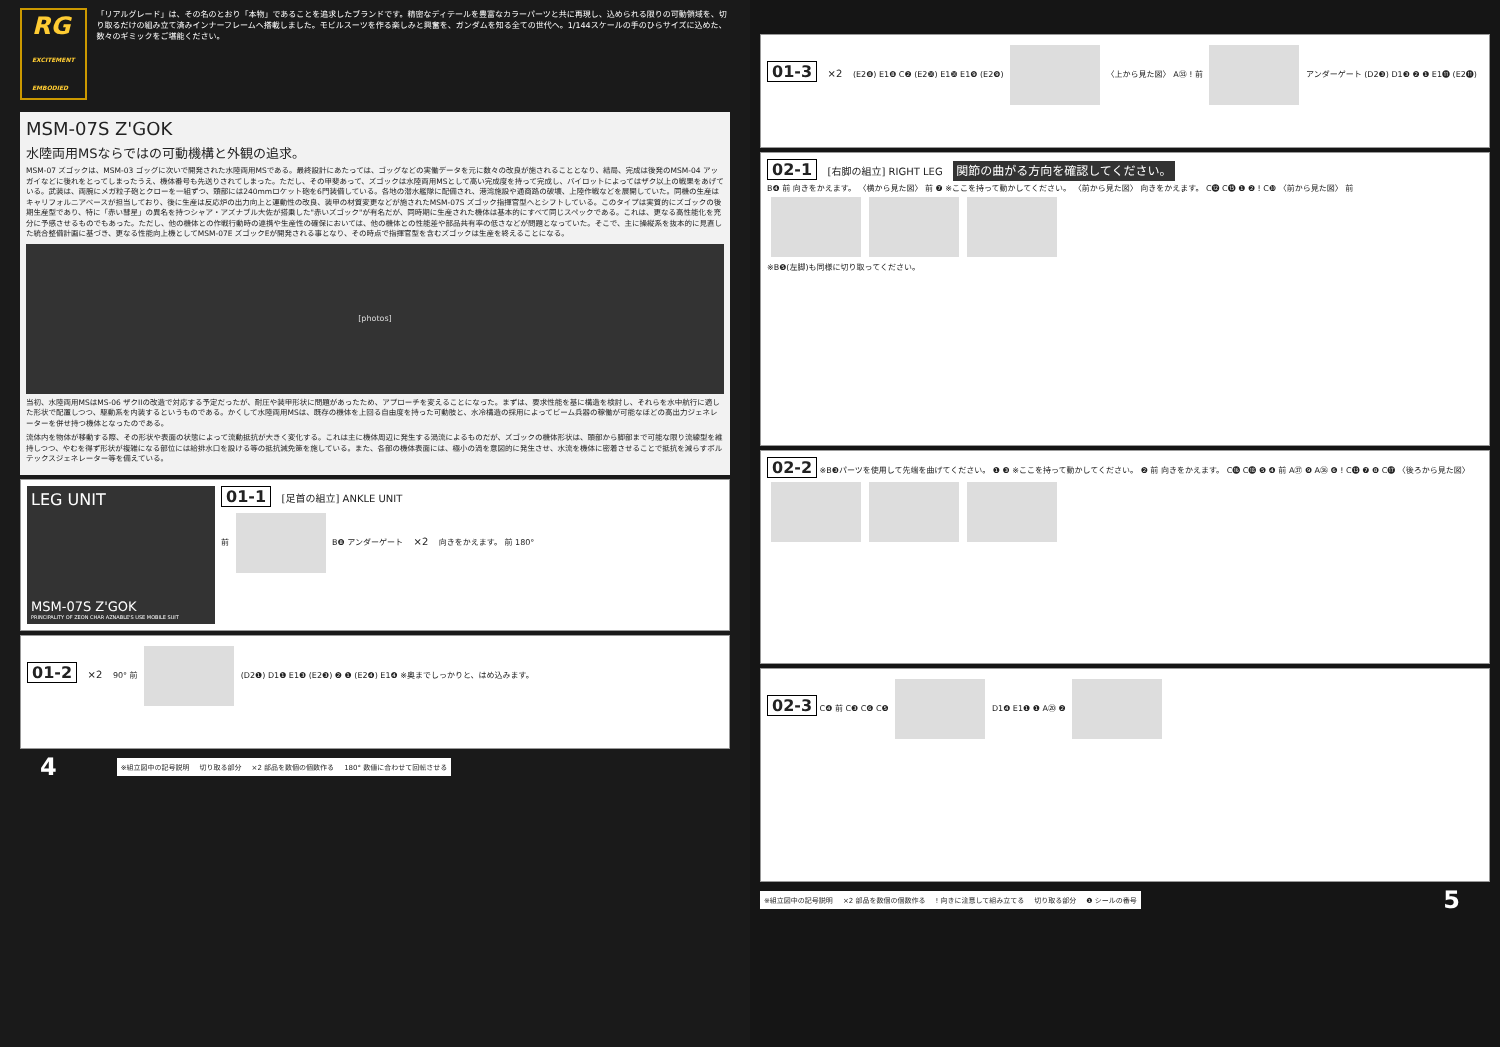RG
EXCITEMENT EMBODIED
「リアルグレード」は、その名のとおり「本物」であることを追求したブランドです。精密なディテールを豊富なカラーパーツと共に再現し、込められる限りの可動領域を、切り取るだけの組み立て済みインナーフレームへ搭載しました。モビルスーツを作る楽しみと興奮を、ガンダムを知る全ての世代へ。1/144スケールの手のひらサイズに込めた、数々のギミックをご堪能ください。
MSM-07S Z'GOK
水陸両用MSならではの可動機構と外観の追求。
MSM-07 ズゴックは、MSM-03 ゴッグに次いで開発された水陸両用MSである。最終設計にあたっては、ゴッグなどの実働データを元に数々の改良が施されることとなり、結局、完成は後発のMSM-04 アッガイなどに後れをとってしまったうえ、機体番号も先送りされてしまった。ただし、その甲斐あって、ズゴックは水陸両用MSとして高い完成度を持って完成し、パイロットによってはザク以上の戦果をあげている。武装は、両腕にメガ粒子砲とクローを一組ずつ、頭部には240mmロケット砲を6門装備している。各地の潜水艦隊に配備され、港湾施設や通商路の破壊、上陸作戦などを展開していた。同機の生産はキャリフォルニアベースが担当しており、後に生産は反応炉の出力向上と運動性の改良、装甲の材質変更などが施されたMSM-07S ズゴック指揮官型へとシフトしている。このタイプは実質的にズゴックの後期生産型であり、特に「赤い彗星」の異名を持つシャア・アズナブル大佐が搭乗した"赤いズゴック"が有名だが、同時期に生産された機体は基本的にすべて同じスペックである。これは、更なる高性能化を充分に予感させるものでもあった。ただし、他の機体との作戦行動時の連携や生産性の確保においては、他の機体との性能差や部品共有率の低さなどが問題となっていた。そこで、主に操縦系を抜本的に見直した統合整備計画に基づき、更なる性能向上機としてMSM-07E ズゴックEが開発される事となり、その時点で指揮官型を含むズゴックは生産を終えることになる。
[photos]
当初、水陸両用MSはMS-06 ザクIIの改造で対応する予定だったが、耐圧や装甲形状に問題があったため、アプローチを変えることになった。まずは、要求性能を基に構造を検討し、それらを水中航行に適した形状で配置しつつ、駆動系を内装するというものである。かくして水陸両用MSは、既存の機体を上回る自由度を持った可動肢と、水冷構造の採用によってビーム兵器の稼働が可能なほどの高出力ジェネレーターを併せ持つ機体となったのである。
流体内を物体が移動する際、その形状や表面の状態によって流動抵抗が大きく変化する。これは主に機体周辺に発生する渦流によるものだが、ズゴックの機体形状は、頭部から脚部まで可能な限り流線型を維持しつつ、やむを得ず形状が複雑になる部位には給排水口を設ける等の抵抗減免策を施している。また、各部の機体表面には、極小の渦を意図的に発生させ、水流を機体に密着させることで抵抗を減らすボルテックスジェネレーター等を備えている。
LEG UNIT
MSM-07S Z'GOK
PRINCIPALITY OF ZEON CHAR AZNABLE'S USE MOBILE SUIT
01-1 [足首の組立] ANKLE UNIT
前 B❽ アンダーゲート ×2 向きをかえます。 前 180°
01-2 ×2 90° 前 (D2❶) D1❶ E1❸ (E2❸) ❷ ❶ (E2❹) E1❹ ※奥までしっかりと、はめ込みます。
4
※組立図中の記号説明 切り取る部分 ×2 部品を数個の個数作る 180° 数値に合わせて回転させる
01-3 ×2 (E2❽) E1❽ C❷ (E2❿) E1❿ E1❾ (E2❾) 〈上から見た図〉 A㉝ ! 前 アンダーゲート (D2❸) D1❸ ❷ ❶ E1⓫ (E2⓫)
02-1 [右脚の組立] RIGHT LEG 関節の曲がる方向を確認してください。
B❹ 前 向きをかえます。 〈横から見た図〉 前 ❼ ※ここを持って動かしてください。 〈前から見た図〉 向きをかえます。 C⓬ C⓯ ❶ ❷ ! C❿ 〈前から見た図〉 前
※B❺(左脚)も同様に切り取ってください。
02-2 ※B❸パーツを使用して先端を曲げてください。 ❶ ❸ ※ここを持って動かしてください。 ❷ 前 向きをかえます。 C⓰ C⓲ ❺ ❹ 前 A㊲ ❾ A㊱ ❻ ! C⓭ ❼ ❽ C⓱ 〈後ろから見た図〉
02-3 C❹ 前 C❸ C❻ C❺ D1❹ E1❶ ❶ A⑳ ❷
※組立図中の記号説明 ×2 部品を数個の個数作る ! 向きに注意して組み立てる 切り取る部分 ❶ シールの番号
5